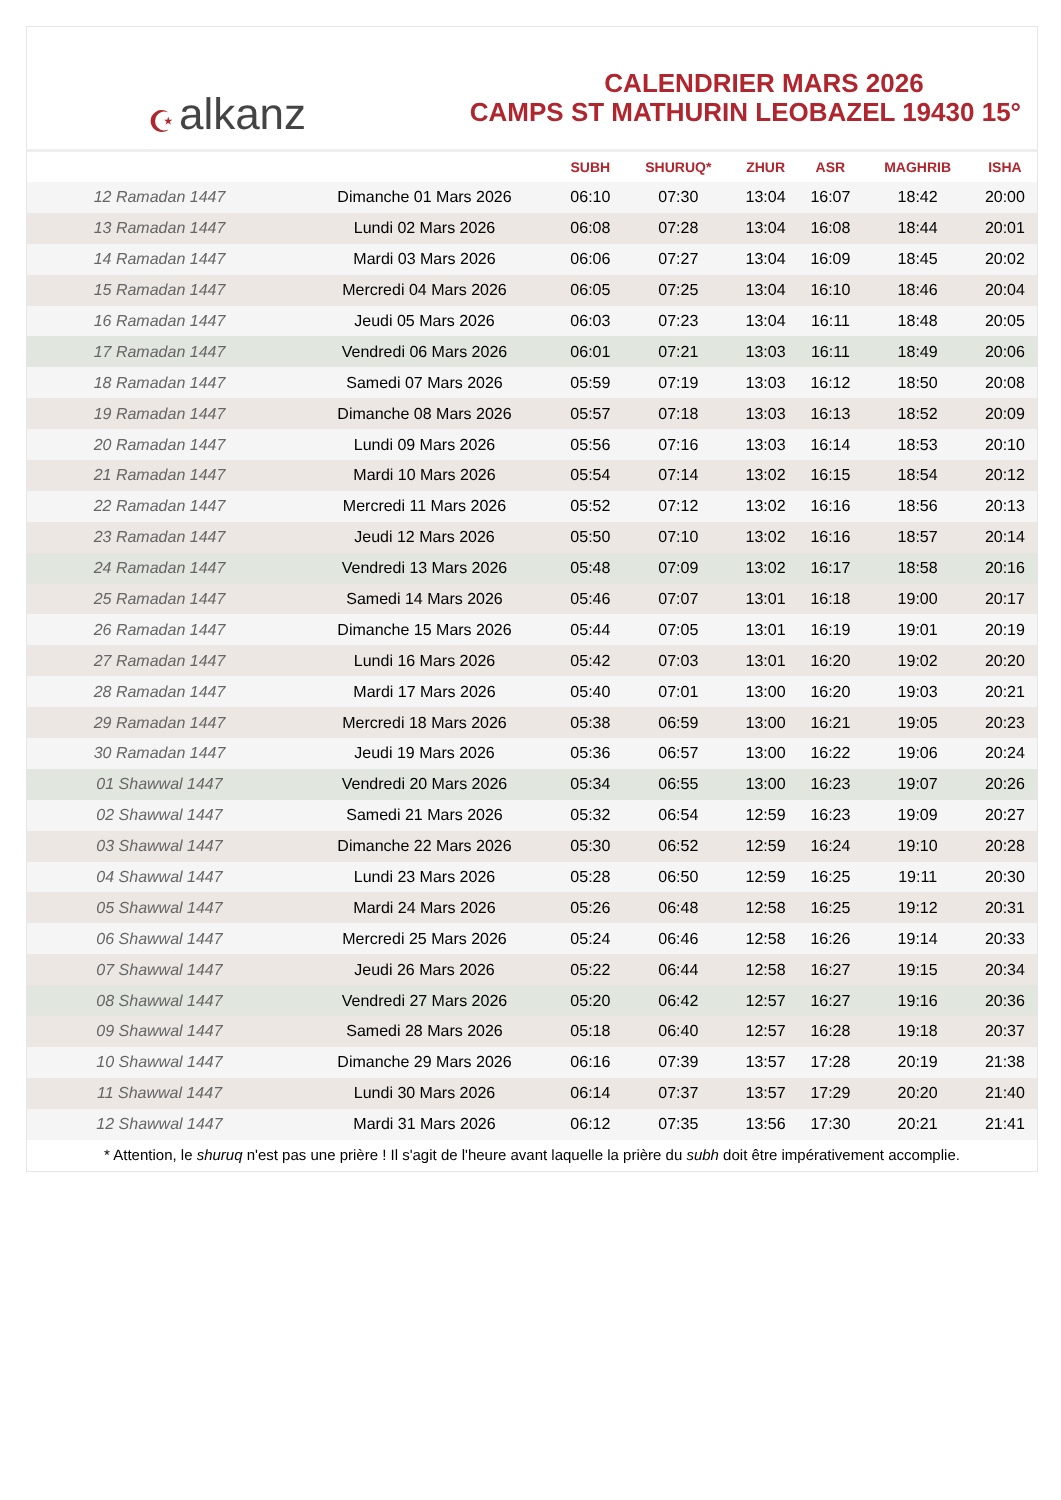☪ alkanz
CALENDRIER MARS 2026
CAMPS ST MATHURIN LEOBAZEL 19430 15°
| | | SUBH | SHURUQ* | ZHUR | ASR | MAGHRIB | ISHA |
| --- | --- | --- | --- | --- | --- | --- | --- |
| 12 Ramadan 1447 | Dimanche 01 Mars 2026 | 06:10 | 07:30 | 13:04 | 16:07 | 18:42 | 20:00 |
| 13 Ramadan 1447 | Lundi 02 Mars 2026 | 06:08 | 07:28 | 13:04 | 16:08 | 18:44 | 20:01 |
| 14 Ramadan 1447 | Mardi 03 Mars 2026 | 06:06 | 07:27 | 13:04 | 16:09 | 18:45 | 20:02 |
| 15 Ramadan 1447 | Mercredi 04 Mars 2026 | 06:05 | 07:25 | 13:04 | 16:10 | 18:46 | 20:04 |
| 16 Ramadan 1447 | Jeudi 05 Mars 2026 | 06:03 | 07:23 | 13:04 | 16:11 | 18:48 | 20:05 |
| 17 Ramadan 1447 | Vendredi 06 Mars 2026 | 06:01 | 07:21 | 13:03 | 16:11 | 18:49 | 20:06 |
| 18 Ramadan 1447 | Samedi 07 Mars 2026 | 05:59 | 07:19 | 13:03 | 16:12 | 18:50 | 20:08 |
| 19 Ramadan 1447 | Dimanche 08 Mars 2026 | 05:57 | 07:18 | 13:03 | 16:13 | 18:52 | 20:09 |
| 20 Ramadan 1447 | Lundi 09 Mars 2026 | 05:56 | 07:16 | 13:03 | 16:14 | 18:53 | 20:10 |
| 21 Ramadan 1447 | Mardi 10 Mars 2026 | 05:54 | 07:14 | 13:02 | 16:15 | 18:54 | 20:12 |
| 22 Ramadan 1447 | Mercredi 11 Mars 2026 | 05:52 | 07:12 | 13:02 | 16:16 | 18:56 | 20:13 |
| 23 Ramadan 1447 | Jeudi 12 Mars 2026 | 05:50 | 07:10 | 13:02 | 16:16 | 18:57 | 20:14 |
| 24 Ramadan 1447 | Vendredi 13 Mars 2026 | 05:48 | 07:09 | 13:02 | 16:17 | 18:58 | 20:16 |
| 25 Ramadan 1447 | Samedi 14 Mars 2026 | 05:46 | 07:07 | 13:01 | 16:18 | 19:00 | 20:17 |
| 26 Ramadan 1447 | Dimanche 15 Mars 2026 | 05:44 | 07:05 | 13:01 | 16:19 | 19:01 | 20:19 |
| 27 Ramadan 1447 | Lundi 16 Mars 2026 | 05:42 | 07:03 | 13:01 | 16:20 | 19:02 | 20:20 |
| 28 Ramadan 1447 | Mardi 17 Mars 2026 | 05:40 | 07:01 | 13:00 | 16:20 | 19:03 | 20:21 |
| 29 Ramadan 1447 | Mercredi 18 Mars 2026 | 05:38 | 06:59 | 13:00 | 16:21 | 19:05 | 20:23 |
| 30 Ramadan 1447 | Jeudi 19 Mars 2026 | 05:36 | 06:57 | 13:00 | 16:22 | 19:06 | 20:24 |
| 01 Shawwal 1447 | Vendredi 20 Mars 2026 | 05:34 | 06:55 | 13:00 | 16:23 | 19:07 | 20:26 |
| 02 Shawwal 1447 | Samedi 21 Mars 2026 | 05:32 | 06:54 | 12:59 | 16:23 | 19:09 | 20:27 |
| 03 Shawwal 1447 | Dimanche 22 Mars 2026 | 05:30 | 06:52 | 12:59 | 16:24 | 19:10 | 20:28 |
| 04 Shawwal 1447 | Lundi 23 Mars 2026 | 05:28 | 06:50 | 12:59 | 16:25 | 19:11 | 20:30 |
| 05 Shawwal 1447 | Mardi 24 Mars 2026 | 05:26 | 06:48 | 12:58 | 16:25 | 19:12 | 20:31 |
| 06 Shawwal 1447 | Mercredi 25 Mars 2026 | 05:24 | 06:46 | 12:58 | 16:26 | 19:14 | 20:33 |
| 07 Shawwal 1447 | Jeudi 26 Mars 2026 | 05:22 | 06:44 | 12:58 | 16:27 | 19:15 | 20:34 |
| 08 Shawwal 1447 | Vendredi 27 Mars 2026 | 05:20 | 06:42 | 12:57 | 16:27 | 19:16 | 20:36 |
| 09 Shawwal 1447 | Samedi 28 Mars 2026 | 05:18 | 06:40 | 12:57 | 16:28 | 19:18 | 20:37 |
| 10 Shawwal 1447 | Dimanche 29 Mars 2026 | 06:16 | 07:39 | 13:57 | 17:28 | 20:19 | 21:38 |
| 11 Shawwal 1447 | Lundi 30 Mars 2026 | 06:14 | 07:37 | 13:57 | 17:29 | 20:20 | 21:40 |
| 12 Shawwal 1447 | Mardi 31 Mars 2026 | 06:12 | 07:35 | 13:56 | 17:30 | 20:21 | 21:41 |
* Attention, le shuruq n'est pas une prière ! Il s'agit de l'heure avant laquelle la prière du subh doit être impérativement accomplie.